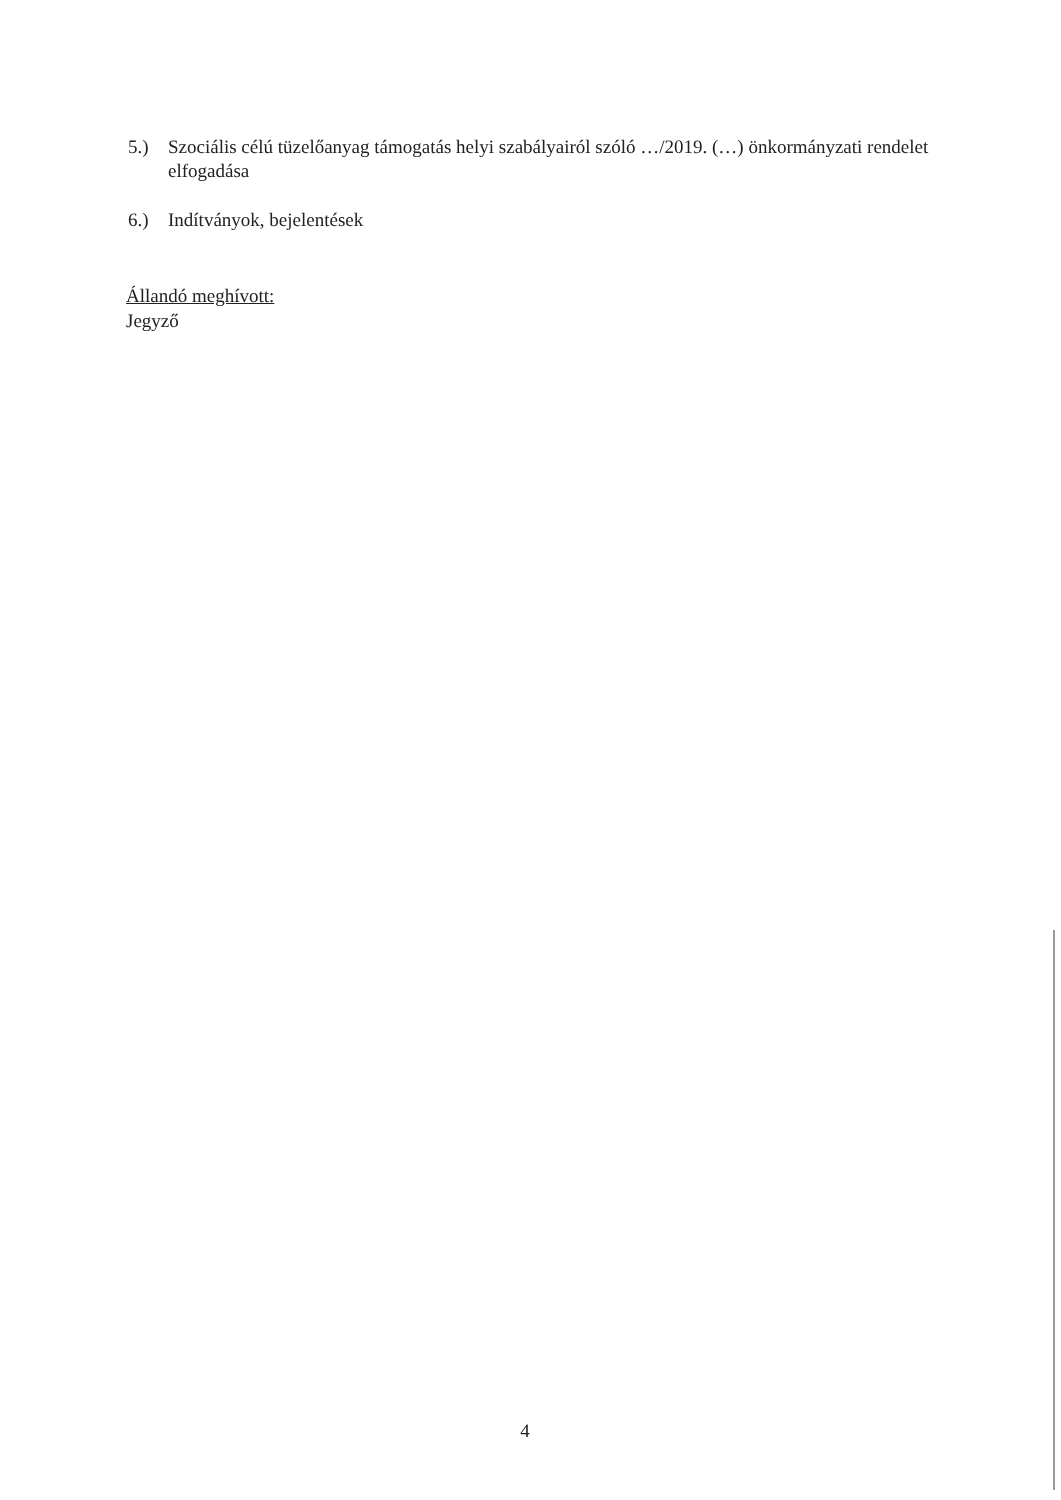5.) Szociális célú tüzelőanyag támogatás helyi szabályairól szóló …/2019. (…) önkormányzati rendelet elfogadása
6.) Indítványok, bejelentések
Állandó meghívott:
Jegyző
4